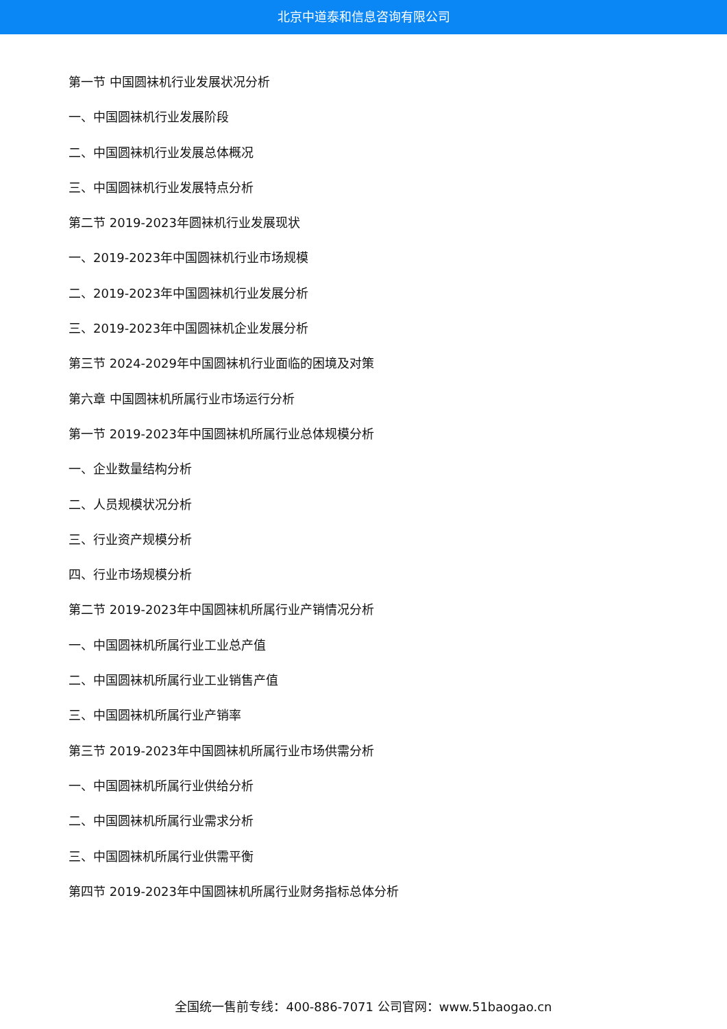北京中道泰和信息咨询有限公司
第一节 中国圆袜机行业发展状况分析
一、中国圆袜机行业发展阶段
二、中国圆袜机行业发展总体概况
三、中国圆袜机行业发展特点分析
第二节 2019-2023年圆袜机行业发展现状
一、2019-2023年中国圆袜机行业市场规模
二、2019-2023年中国圆袜机行业发展分析
三、2019-2023年中国圆袜机企业发展分析
第三节 2024-2029年中国圆袜机行业面临的困境及对策
第六章 中国圆袜机所属行业市场运行分析
第一节 2019-2023年中国圆袜机所属行业总体规模分析
一、企业数量结构分析
二、人员规模状况分析
三、行业资产规模分析
四、行业市场规模分析
第二节 2019-2023年中国圆袜机所属行业产销情况分析
一、中国圆袜机所属行业工业总产值
二、中国圆袜机所属行业工业销售产值
三、中国圆袜机所属行业产销率
第三节 2019-2023年中国圆袜机所属行业市场供需分析
一、中国圆袜机所属行业供给分析
二、中国圆袜机所属行业需求分析
三、中国圆袜机所属行业供需平衡
第四节 2019-2023年中国圆袜机所属行业财务指标总体分析
全国统一售前专线：400-886-7071 公司官网：www.51baogao.cn